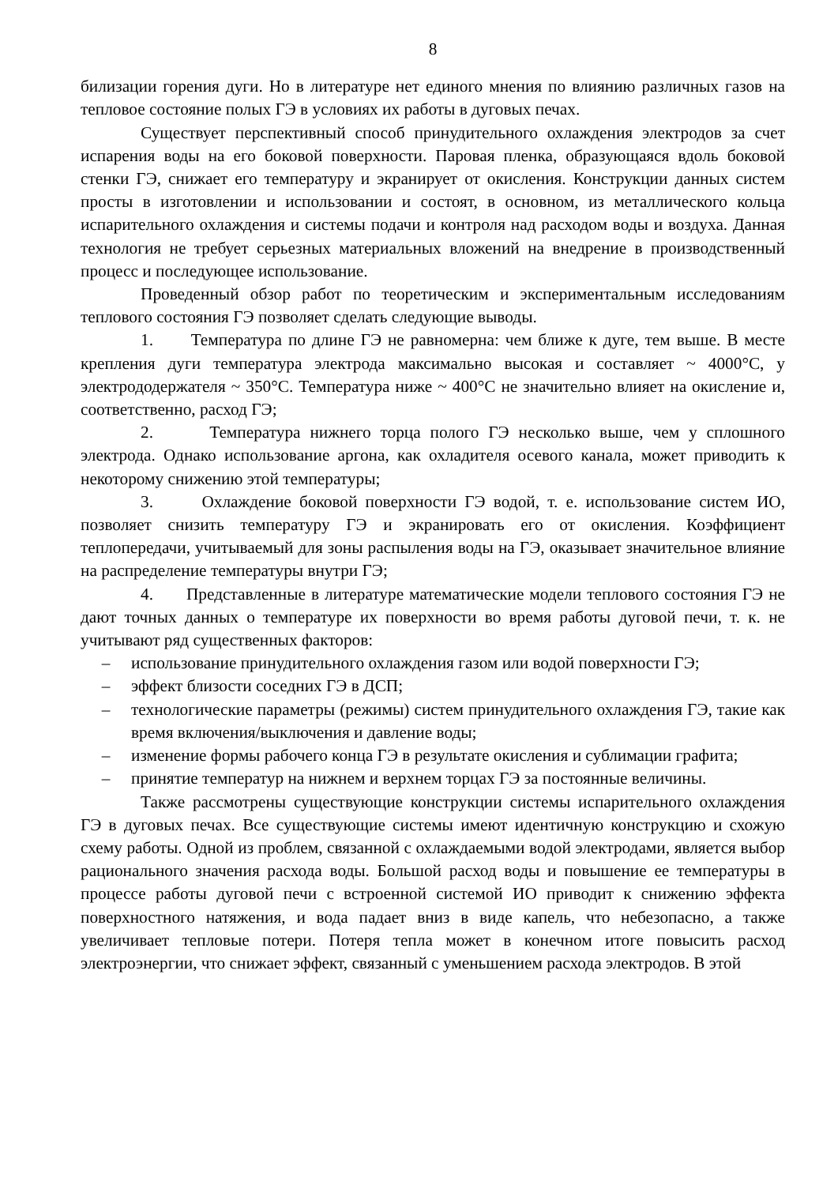8
билизации горения дуги. Но в литературе нет единого мнения по влиянию различных газов на тепловое состояние полых ГЭ в условиях их работы в дуговых печах.
Существует перспективный способ принудительного охлаждения электродов за счет испарения воды на его боковой поверхности. Паровая пленка, образующаяся вдоль боковой стенки ГЭ, снижает его температуру и экранирует от окисления. Конструкции данных систем просты в изготовлении и использовании и состоят, в основном, из металлического кольца испарительного охлаждения и системы подачи и контроля над расходом воды и воздуха. Данная технология не требует серьезных материальных вложений на внедрение в производственный процесс и последующее использование.
Проведенный обзор работ по теоретическим и экспериментальным исследованиям теплового состояния ГЭ позволяет сделать следующие выводы.
1. Температура по длине ГЭ не равномерна: чем ближе к дуге, тем выше. В месте крепления дуги температура электрода максимально высокая и составляет ~ 4000°С, у электрододержателя ~ 350°С. Температура ниже ~ 400°С не значительно влияет на окисление и, соответственно, расход ГЭ;
2. Температура нижнего торца полого ГЭ несколько выше, чем у сплошного электрода. Однако использование аргона, как охладителя осевого канала, может приводить к некоторому снижению этой температуры;
3. Охлаждение боковой поверхности ГЭ водой, т. е. использование систем ИО, позволяет снизить температуру ГЭ и экранировать его от окисления. Коэффициент теплопередачи, учитываемый для зоны распыления воды на ГЭ, оказывает значительное влияние на распределение температуры внутри ГЭ;
4. Представленные в литературе математические модели теплового состояния ГЭ не дают точных данных о температуре их поверхности во время работы дуговой печи, т. к. не учитывают ряд существенных факторов:
– использование принудительного охлаждения газом или водой поверхности ГЭ;
– эффект близости соседних ГЭ в ДСП;
– технологические параметры (режимы) систем принудительного охлаждения ГЭ, такие как время включения/выключения и давление воды;
– изменение формы рабочего конца ГЭ в результате окисления и сублимации графита;
– принятие температур на нижнем и верхнем торцах ГЭ за постоянные величины.
Также рассмотрены существующие конструкции системы испарительного охлаждения ГЭ в дуговых печах. Все существующие системы имеют идентичную конструкцию и схожую схему работы. Одной из проблем, связанной с охлаждаемыми водой электродами, является выбор рационального значения расхода воды. Большой расход воды и повышение ее температуры в процессе работы дуговой печи с встроенной системой ИО приводит к снижению эффекта поверхностного натяжения, и вода падает вниз в виде капель, что небезопасно, а также увеличивает тепловые потери. Потеря тепла может в конечном итоге повысить расход электроэнергии, что снижает эффект, связанный с уменьшением расхода электродов. В этой